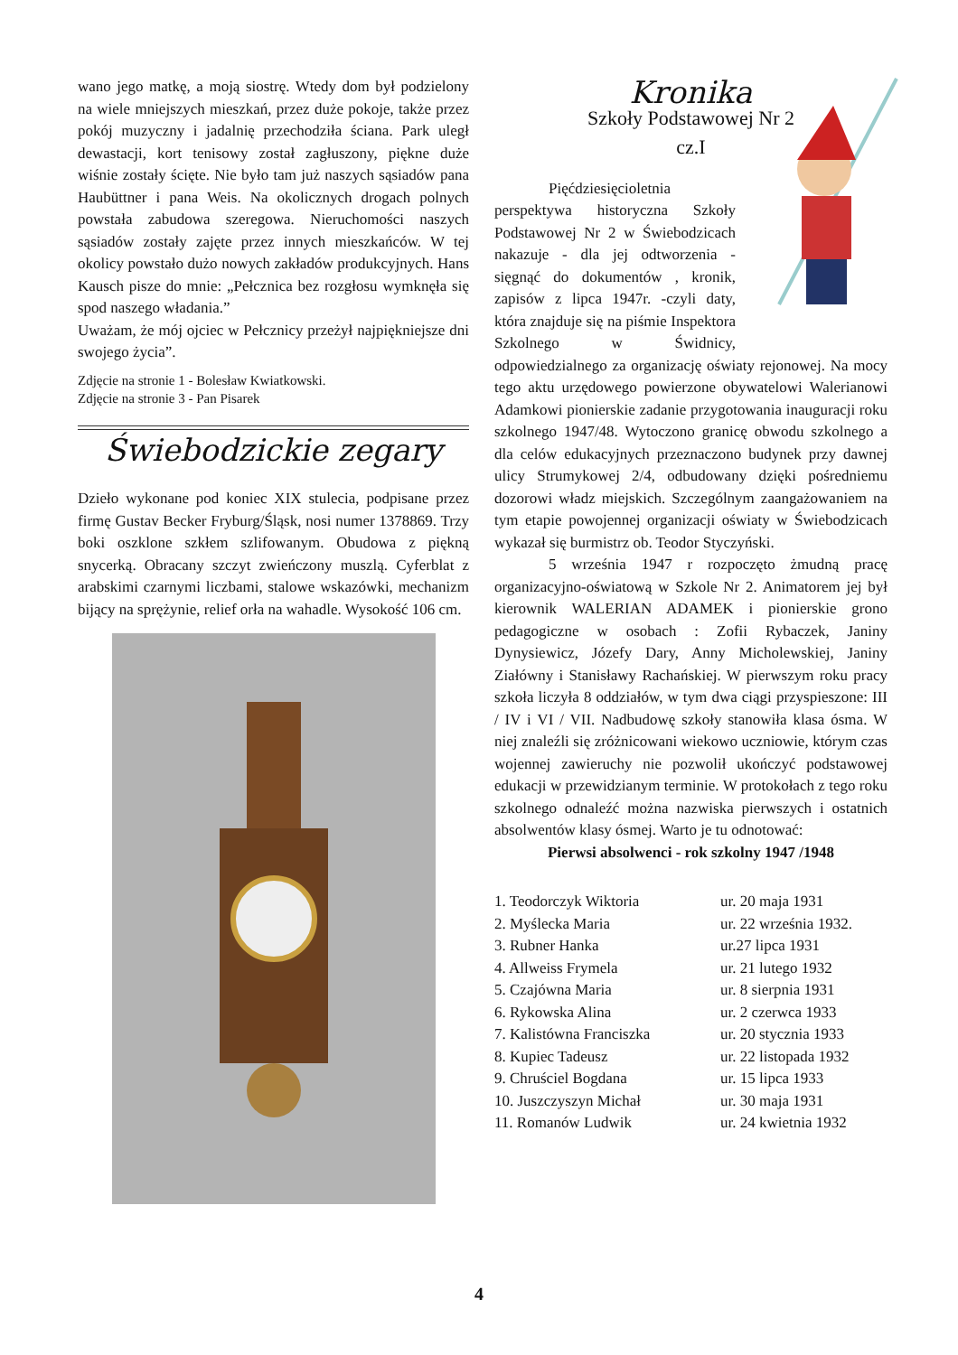wano jego matkę, a moją siostrę. Wtedy dom był podzielony na wiele mniejszych mieszkań, przez duże pokoje, także przez pokój muzyczny i jadalnię przechodziła ściana. Park uległ dewastacji, kort tenisowy został zagłuszony, piękne duże wiśnie zostały ścięte. Nie było tam już naszych sąsiadów pana Haubüttner i pana Weis. Na okolicznych drogach polnych powstała zabudowa szeregowa. Nieruchomości naszych sąsiadów zostały zajęte przez innych mieszkańców. W tej okolicy powstało dużo nowych zakładów produkcyjnych. Hans Kausch pisze do mnie: „Pełcznica bez rozgłosu wymknęła się spod naszego władania.”
Uważam, że mój ojciec w Pełcznicy przeżył najpiękniejsze dni swojego życia”.
Zdjęcie na stronie 1 - Bolesław Kwiatkowski.
Zdjęcie na stronie 3 - Pan Pisarek
Świebodzickie zegary
Dzieło wykonane pod koniec XIX stulecia, podpisane przez firmę Gustav Becker Fryburg/Śląsk, nosi numer 1378869. Trzy boki oszklone szkłem szlifowanym. Obudowa z piękną snycerką. Obracany szczyt zwieńczony muszlą. Cyferblat z arabskimi czarnymi liczbami, stalowe wskazówki, mechanizm bijący na sprężynie, relief orła na wahadle. Wysokość 106 cm.
Kronika
Szkoły Podstawowej Nr 2
cz.I
Pięćdziesięcioletnia perspektywa historyczna Szkoły Podstawowej Nr 2 w Świebodzicach nakazuje - dla jej odtworzenia - sięgnąć do dokumentów , kronik, zapisów z lipca 1947r. -czyli daty, która znajduje się na piśmie Inspektora Szkolnego w Świdnicy, odpowiedzialnego za organizację oświaty rejonowej. Na mocy tego aktu urzędowego powierzone obywatelowi Walerianowi Adamkowi pionierskie zadanie przygotowania inauguracji roku szkolnego 1947/48. Wytoczono granicę obwodu szkolnego a dla celów edukacyjnych przeznaczono budynek przy dawnej ulicy Strumykowej 2/4, odbudowany dzięki pośredniemu dozorowi władz miejskich. Szczególnym zaangażowaniem na tym etapie powojennej organizacji oświaty w Świebodzicach wykazał się burmistrz ob. Teodor Styczyński.
5 września 1947 r rozpoczęto żmudną pracę organizacyjno-oświatową w Szkole Nr 2. Animatorem jej był kierownik WALERIAN ADAMEK i pionierskie grono pedagogiczne w osobach : Zofii Rybaczek, Janiny Dynysiewicz, Józefy Dary, Anny Micholewskiej, Janiny Ziałówny i Stanisławy Rachańskiej. W pierwszym roku pracy szkoła liczyła 8 oddziałów, w tym dwa ciągi przyspieszone: III / IV i VI / VII. Nadbudowę szkoły stanowiła klasa ósma. W niej znaleźli się zróżnicowani wiekowo uczniowie, którym czas wojennej zawieruchy nie pozwolił ukończyć podstawowej edukacji w przewidzianym terminie. W protokołach z tego roku szkolnego odnaleźć można nazwiska pierwszych i ostatnich absolwentów klasy ósmej. Warto je tu odnotować:
Pierwsi absolwenci - rok szkolny 1947 /1948
1. Teodorczyk Wiktoria ur. 20 maja 1931 2. Myślecka Maria ur. 22 września 1932. 3. Rubner Hanka ur.27 lipca 1931 4. Allweiss Frymela ur. 21 lutego 1932 5. Czajówna Maria ur. 8 sierpnia 1931 6. Rykowska Alina ur. 2 czerwca 1933 7. Kalistówna Franciszka ur. 20 stycznia 1933 8. Kupiec Tadeusz ur. 22 listopada 1932 9. Chruściel Bogdana ur. 15 lipca 1933 10. Juszczyszyn Michał ur. 30 maja 1931 11. Romanów Ludwik ur. 24 kwietnia 1932
4